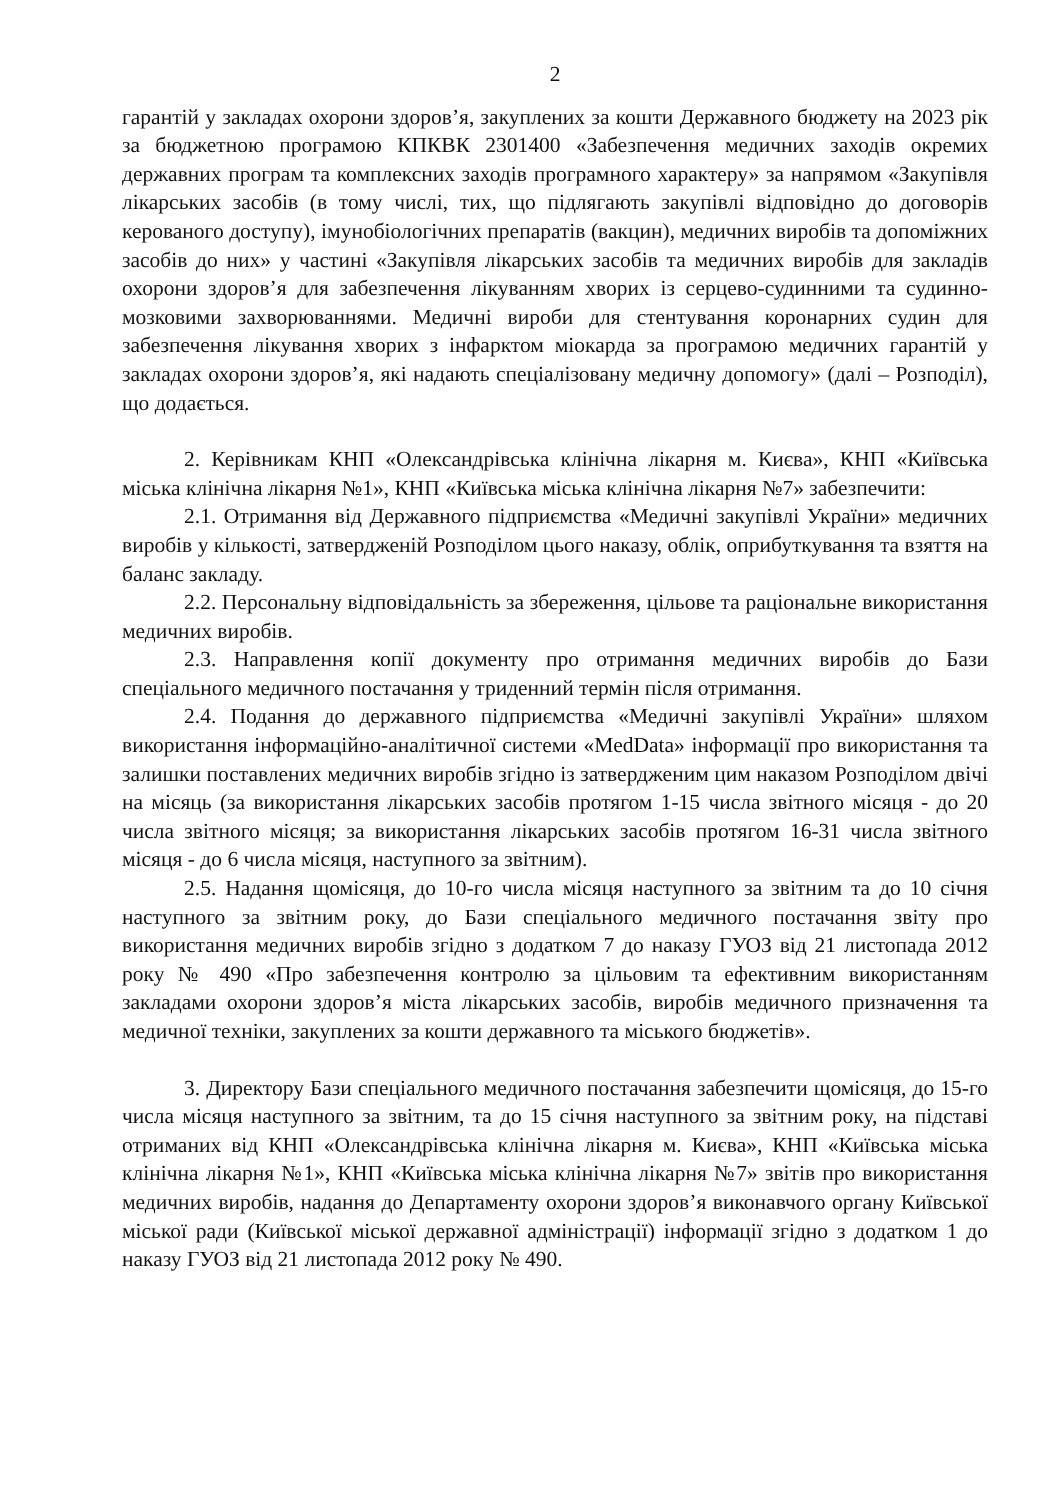2
гарантій у закладах охорони здоров’я, закуплених за кошти Державного бюджету на 2023 рік за бюджетною програмою КПКВК 2301400 «Забезпечення медичних заходів окремих державних програм та комплексних заходів програмного характеру» за напрямом «Закупівля лікарських засобів (в тому числі, тих, що підлягають закупівлі відповідно до договорів керованого доступу), імунобіологічних препаратів (вакцин), медичних виробів та допоміжних засобів до них» у частині «Закупівля лікарських засобів та медичних виробів для закладів охорони здоров’я для забезпечення лікуванням хворих із серцево-судинними та судинно-мозковими захворюваннями. Медичні вироби для стентування коронарних судин для забезпечення лікування хворих з інфарктом міокарда за програмою медичних гарантій у закладах охорони здоров’я, які надають спеціалізовану медичну допомогу» (далі – Розподіл), що додається.
2. Керівникам КНП «Олександрівська клінічна лікарня м. Києва», КНП «Київська міська клінічна лікарня №1», КНП «Київська міська клінічна лікарня №7» забезпечити:
2.1. Отримання від Державного підприємства «Медичні закупівлі України» медичних виробів у кількості, затвердженій Розподілом цього наказу, облік, оприбуткування та взяття на баланс закладу.
2.2. Персональну відповідальність за збереження, цільове та раціональне використання медичних виробів.
2.3. Направлення копії документу про отримання медичних виробів до Бази спеціального медичного постачання у триденний термін після отримання.
2.4. Подання до державного підприємства «Медичні закупівлі України» шляхом використання інформаційно-аналітичної системи «MedData» інформації про використання та залишки поставлених медичних виробів згідно із затвердженим цим наказом Розподілом двічі на місяць (за використання лікарських засобів протягом 1-15 числа звітного місяця - до 20 числа звітного місяця; за використання лікарських засобів протягом 16-31 числа звітного місяця - до 6 числа місяця, наступного за звітним).
2.5. Надання щомісяця, до 10-го числа місяця наступного за звітним та до 10 січня наступного за звітним року, до Бази спеціального медичного постачання звіту про використання медичних виробів згідно з додатком 7 до наказу ГУОЗ від 21 листопада 2012 року № 490 «Про забезпечення контролю за цільовим та ефективним використанням закладами охорони здоров’я міста лікарських засобів, виробів медичного призначення та медичної техніки, закуплених за кошти державного та міського бюджетів».
3. Директору Бази спеціального медичного постачання забезпечити щомісяця, до 15-го числа місяця наступного за звітним, та до 15 січня наступного за звітним року, на підставі отриманих від КНП «Олександрівська клінічна лікарня м. Києва», КНП «Київська міська клінічна лікарня №1», КНП «Київська міська клінічна лікарня №7» звітів про використання медичних виробів, надання до Департаменту охорони здоров’я виконавчого органу Київської міської ради (Київської міської державної адміністрації) інформації згідно з додатком 1 до наказу ГУОЗ від 21 листопада 2012 року № 490.